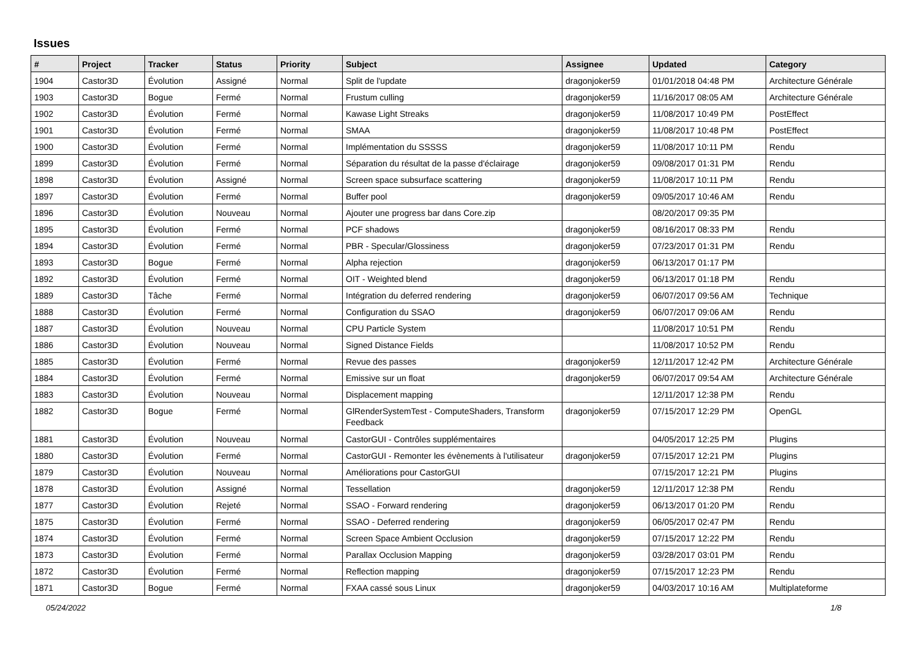Issues
| # | Project | Tracker | Status | Priority | Subject | Assignee | Updated | Category |
| --- | --- | --- | --- | --- | --- | --- | --- | --- |
| 1904 | Castor3D | Évolution | Assigné | Normal | Split de l'update | dragonjoker59 | 01/01/2018 04:48 PM | Architecture Générale |
| 1903 | Castor3D | Bogue | Fermé | Normal | Frustum culling | dragonjoker59 | 11/16/2017 08:05 AM | Architecture Générale |
| 1902 | Castor3D | Évolution | Fermé | Normal | Kawase Light Streaks | dragonjoker59 | 11/08/2017 10:49 PM | PostEffect |
| 1901 | Castor3D | Évolution | Fermé | Normal | SMAA | dragonjoker59 | 11/08/2017 10:48 PM | PostEffect |
| 1900 | Castor3D | Évolution | Fermé | Normal | Implémentation du SSSSS | dragonjoker59 | 11/08/2017 10:11 PM | Rendu |
| 1899 | Castor3D | Évolution | Fermé | Normal | Séparation du résultat de la passe d'éclairage | dragonjoker59 | 09/08/2017 01:31 PM | Rendu |
| 1898 | Castor3D | Évolution | Assigné | Normal | Screen space subsurface scattering | dragonjoker59 | 11/08/2017 10:11 PM | Rendu |
| 1897 | Castor3D | Évolution | Fermé | Normal | Buffer pool | dragonjoker59 | 09/05/2017 10:46 AM | Rendu |
| 1896 | Castor3D | Évolution | Nouveau | Normal | Ajouter une progress bar dans Core.zip | | 08/20/2017 09:35 PM | |
| 1895 | Castor3D | Évolution | Fermé | Normal | PCF shadows | dragonjoker59 | 08/16/2017 08:33 PM | Rendu |
| 1894 | Castor3D | Évolution | Fermé | Normal | PBR - Specular/Glossiness | dragonjoker59 | 07/23/2017 01:31 PM | Rendu |
| 1893 | Castor3D | Bogue | Fermé | Normal | Alpha rejection | dragonjoker59 | 06/13/2017 01:17 PM | |
| 1892 | Castor3D | Évolution | Fermé | Normal | OIT - Weighted blend | dragonjoker59 | 06/13/2017 01:18 PM | Rendu |
| 1889 | Castor3D | Tâche | Fermé | Normal | Intégration du deferred rendering | dragonjoker59 | 06/07/2017 09:56 AM | Technique |
| 1888 | Castor3D | Évolution | Fermé | Normal | Configuration du SSAO | dragonjoker59 | 06/07/2017 09:06 AM | Rendu |
| 1887 | Castor3D | Évolution | Nouveau | Normal | CPU Particle System | | 11/08/2017 10:51 PM | Rendu |
| 1886 | Castor3D | Évolution | Nouveau | Normal | Signed Distance Fields | | 11/08/2017 10:52 PM | Rendu |
| 1885 | Castor3D | Évolution | Fermé | Normal | Revue des passes | dragonjoker59 | 12/11/2017 12:42 PM | Architecture Générale |
| 1884 | Castor3D | Évolution | Fermé | Normal | Emissive sur un float | dragonjoker59 | 06/07/2017 09:54 AM | Architecture Générale |
| 1883 | Castor3D | Évolution | Nouveau | Normal | Displacement mapping | | 12/11/2017 12:38 PM | Rendu |
| 1882 | Castor3D | Bogue | Fermé | Normal | GlRenderSystemTest - ComputeShaders, Transform Feedback | dragonjoker59 | 07/15/2017 12:29 PM | OpenGL |
| 1881 | Castor3D | Évolution | Nouveau | Normal | CastorGUI - Contrôles supplémentaires | | 04/05/2017 12:25 PM | Plugins |
| 1880 | Castor3D | Évolution | Fermé | Normal | CastorGUI - Remonter les évènements à l'utilisateur | dragonjoker59 | 07/15/2017 12:21 PM | Plugins |
| 1879 | Castor3D | Évolution | Nouveau | Normal | Améliorations pour CastorGUI | | 07/15/2017 12:21 PM | Plugins |
| 1878 | Castor3D | Évolution | Assigné | Normal | Tessellation | dragonjoker59 | 12/11/2017 12:38 PM | Rendu |
| 1877 | Castor3D | Évolution | Rejeté | Normal | SSAO - Forward rendering | dragonjoker59 | 06/13/2017 01:20 PM | Rendu |
| 1875 | Castor3D | Évolution | Fermé | Normal | SSAO - Deferred rendering | dragonjoker59 | 06/05/2017 02:47 PM | Rendu |
| 1874 | Castor3D | Évolution | Fermé | Normal | Screen Space Ambient Occlusion | dragonjoker59 | 07/15/2017 12:22 PM | Rendu |
| 1873 | Castor3D | Évolution | Fermé | Normal | Parallax Occlusion Mapping | dragonjoker59 | 03/28/2017 03:01 PM | Rendu |
| 1872 | Castor3D | Évolution | Fermé | Normal | Reflection mapping | dragonjoker59 | 07/15/2017 12:23 PM | Rendu |
| 1871 | Castor3D | Bogue | Fermé | Normal | FXAA cassé sous Linux | dragonjoker59 | 04/03/2017 10:16 AM | Multiplateforme |
05/24/2022 1/8